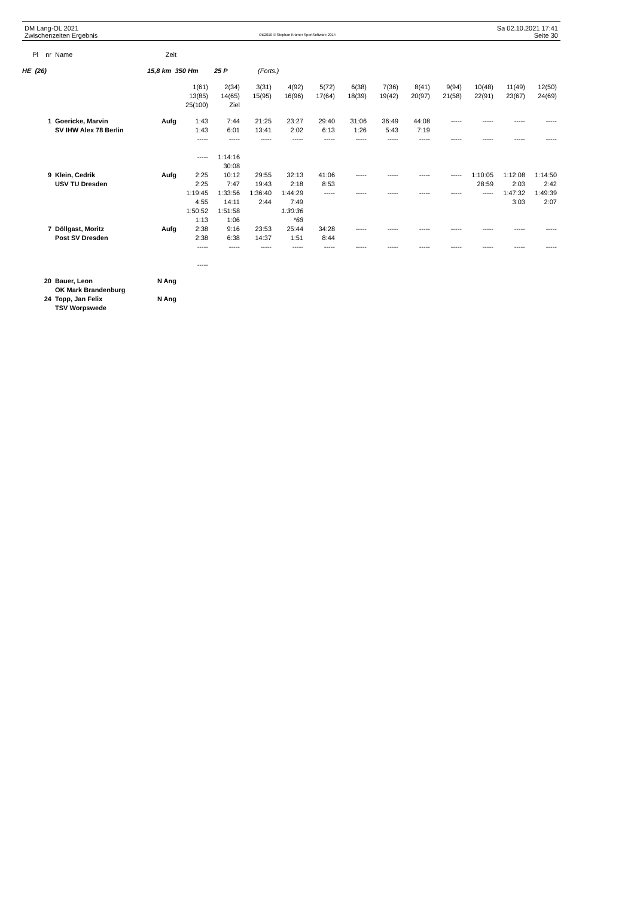DM Lang-OL 2021
Zwischenzeiten Ergebnis
OE2010 © Stephan Krämer SportSoftware 2014
Sa 02.10.2021 17:41
Seite 30
| Pl nr | Name | Zeit | | | | | | | | | | | | |
| --- | --- | --- | --- | --- | --- | --- | --- | --- | --- | --- | --- | --- | --- | --- |
| HE (26) | | 15,8 km 350 Hm | | 25 P | (Forts.) | | | | | | | | | |
| | | | 1(61) | 2(34) | 3(31) | 4(92) | 5(72) | 6(38) | 7(36) | 8(41) | 9(94) | 10(48) | 11(49) | 12(50) |
| | | | 13(85) | 14(65) | 15(95) | 16(96) | 17(64) | 18(39) | 19(42) | 20(97) | 21(58) | 22(91) | 23(67) | 24(69) |
| | | | 25(100) | Ziel | | | | | | | | | | |
| 1 | Goericke, Marvin | Aufg | 1:43 | 7:44 | 21:25 | 23:27 | 29:40 | 31:06 | 36:49 | 44:08 | ----- | ----- | ----- | ----- |
| | SV IHW Alex 78 Berlin | | 1:43 | 6:01 | 13:41 | 2:02 | 6:13 | 1:26 | 5:43 | 7:19 | | | | |
| | | | ----- | ----- | ----- | ----- | ----- | ----- | ----- | ----- | ----- | ----- | ----- | ----- |
| | | | ----- | 1:14:16 | | | | | | | | | | |
| | | | | 30:08 | | | | | | | | | | |
| 9 | Klein, Cedrik | Aufg | 2:25 | 10:12 | 29:55 | 32:13 | 41:06 | ----- | ----- | ----- | ----- | 1:10:05 | 1:12:08 | 1:14:50 |
| | USV TU Dresden | | 2:25 | 7:47 | 19:43 | 2:18 | 8:53 | | | | | 28:59 | 2:03 | 2:42 |
| | | | 1:19:45 | 1:33:56 | 1:36:40 | 1:44:29 | ----- | ----- | ----- | ----- | ----- | ----- | 1:47:32 | 1:49:39 |
| | | | 4:55 | 14:11 | 2:44 | 7:49 | | | | | | | 3:03 | 2:07 |
| | | | 1:50:52 | 1:51:58 | | 1:30:36 | | | | | | | | |
| | | | 1:13 | 1:06 | | *68 | | | | | | | | |
| 7 | Döllgast, Moritz | Aufg | 2:38 | 9:16 | 23:53 | 25:44 | 34:28 | ----- | ----- | ----- | ----- | ----- | ----- | ----- |
| | Post SV Dresden | | 2:38 | 6:38 | 14:37 | 1:51 | 8:44 | | | | | | | |
| | | | ----- | ----- | ----- | ----- | ----- | ----- | ----- | ----- | ----- | ----- | ----- | ----- |
| | | | ----- | | | | | | | | | | | |
| 20 | Bauer, Leon | N Ang | | | | | | | | | | | | |
| | OK Mark Brandenburg | | | | | | | | | | | | | |
| 24 | Topp, Jan Felix | N Ang | | | | | | | | | | | | |
| | TSV Worpswede | | | | | | | | | | | | | |